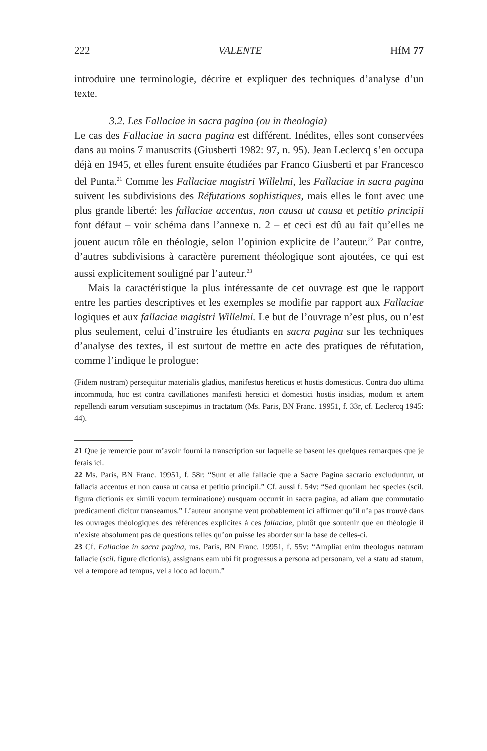222 VALENTE HfM 77
introduire une terminologie, décrire et expliquer des techniques d’analyse d’un texte.
3.2. Les Fallaciae in sacra pagina (ou in theologia)
Le cas des Fallaciae in sacra pagina est différent. Inédites, elles sont conservées dans au moins 7 manuscrits (Giusberti 1982: 97, n. 95). Jean Leclercq s’en occupa déjà en 1945, et elles furent ensuite étudiées par Franco Giusberti et par Francesco del Punta.<sup>21</sup> Comme les Fallaciae magistri Willelmi, les Fallaciae in sacra pagina suivent les subdivisions des Réfutations sophistiques, mais elles le font avec une plus grande liberté: les fallaciae accentus, non causa ut causa et petitio principii font défaut – voir schéma dans l’annexe n. 2 – et ceci est dû au fait qu’elles ne jouent aucun rôle en théologie, selon l’opinion explicite de l’auteur.<sup>22</sup> Par contre, d’autres subdivisions à caractère purement théologique sont ajoutées, ce qui est aussi explicitement souligné par l’auteur.<sup>23</sup>
Mais la caractéristique la plus intéressante de cet ouvrage est que le rapport entre les parties descriptives et les exemples se modifie par rapport aux Fallaciae logiques et aux fallaciae magistri Willelmi. Le but de l’ouvrage n’est plus, ou n’est plus seulement, celui d’instruire les étudiants en sacra pagina sur les techniques d’analyse des textes, il est surtout de mettre en acte des pratiques de réfutation, comme l’indique le prologue:
(Fidem nostram) persequitur materialis gladius, manifestus hereticus et hostis domesticus. Contra duo ultima incommoda, hoc est contra cavillationes manifesti heretici et domestici hostis insidias, modum et artem repellendi earum versutiam suscepimus in tractatum (Ms. Paris, BN Franc. 19951, f. 33r, cf. Leclercq 1945: 44).
21 Que je remercie pour m’avoir fourni la transcription sur laquelle se basent les quelques remarques que je ferais ici.
22 Ms. Paris, BN Franc. 19951, f. 58r: “Sunt et alie fallacie que a Sacre Pagina sacrario excluduntur, ut fallacia accentus et non causa ut causa et petitio principii.” Cf. aussi f. 54v: “Sed quoniam hec species (scil. figura dictionis ex simili vocum terminatione) nusquam occurrit in sacra pagina, ad aliam que commutatio predicamenti dicitur transeamus.” L’auteur anonyme veut probablement ici affirmer qu’il n’a pas trouvé dans les ouvrages théologiques des références explicites à ces fallaciae, plutôt que soutenir que en théologie il n’existe absolument pas de questions telles qu’on puisse les aborder sur la base de celles-ci.
23 Cf. Fallaciae in sacra pagina, ms. Paris, BN Franc. 19951, f. 55v: “Ampliat enim theologus naturam fallacie (scil. figure dictionis), assignans eam ubi fit progressus a persona ad personam, vel a statu ad statum, vel a tempore ad tempus, vel a loco ad locum.”